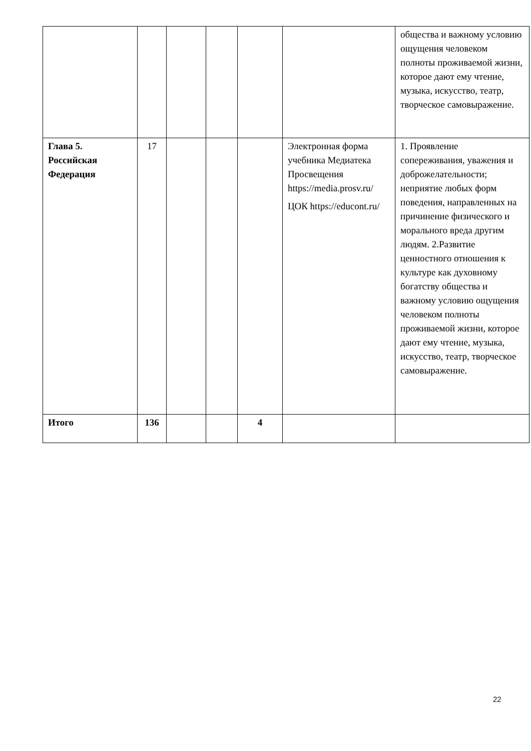| | | | | | | общества и важному условию ощущения человеком полноты проживаемой жизни, которое дают ему чтение, музыка, искусство, театр, творческое самовыражение. |
| Глава 5. Российская Федерация | 17 | | | | Электронная форма учебника Медиатека Просвещения https://media.prosv.ru/ ЦОК https://educont.ru/ | 1. Проявление сопереживания, уважения и доброжелательности; неприятие любых форм поведения, направленных на причинение физического и морального вреда другим людям. 2.Развитие ценностного отношения к культуре как духовному богатству общества и важному условию ощущения человеком полноты проживаемой жизни, которое дают ему чтение, музыка, искусство, театр, творческое самовыражение. |
| Итого | 136 | | | 4 | | |
22